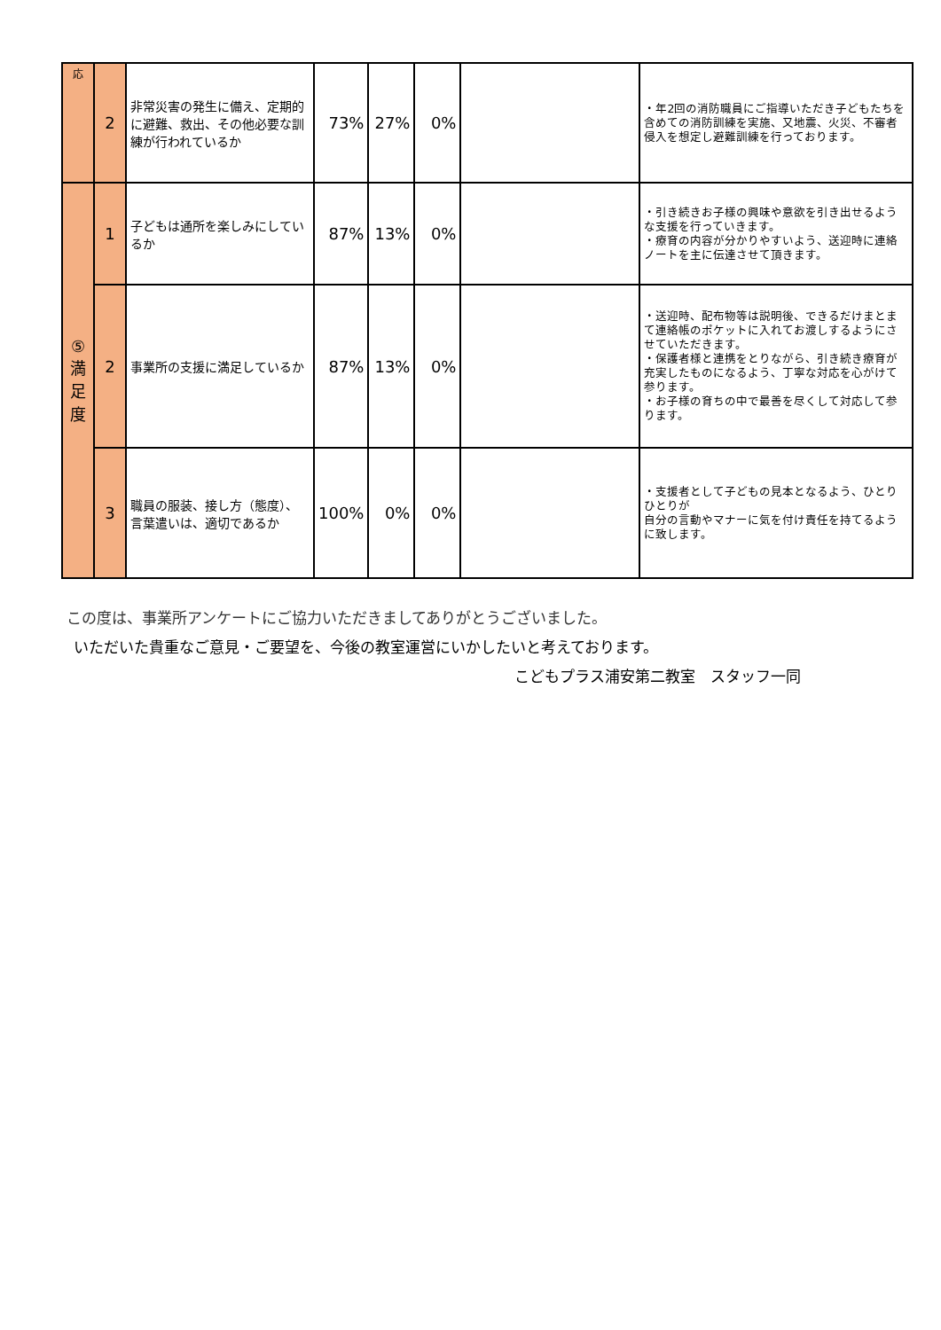| 応 | 2 | 非常災害の発生に備え、定期的に避難、救出、その他必要な訓練が行われているか | 73% | 27% | 0% | | ・年2回の消防職員にご指導いただき子どもたちを含めての消防訓練を実施、又地震、火災、不審者侵入を想定し避難訓練を行っております。 |
| ⑤ 満 足 度 | 1 | 子どもは通所を楽しみにしているか | 87% | 13% | 0% | | ・引き続きお子様の興味や意欲を引き出せるような支援を行っていきます。 ・療育の内容が分かりやすいよう、送迎時に連絡ノートを主に伝達させて頂きます。 |
| | 2 | 事業所の支援に満足しているか | 87% | 13% | 0% | | ・送迎時、配布物等は説明後、できるだけまとまて連絡帳のポケットに入れてお渡しするようにさせていただきます。 ・保護者様と連携をとりながら、引き続き療育が充実したものになるよう、丁寧な対応を心がけて参ります。 ・お子様の育ちの中で最善を尽くして対応して参ります。 |
| | 3 | 職員の服装、接し方（態度）、言葉遣いは、適切であるか | 100% | 0% | 0% | | ・支援者として子どもの見本となるよう、ひとりひとりが 自分の言動やマナーに気を付け責任を持てるように致します。 |
この度は、事業所アンケートにご協力いただきましてありがとうございました。
いただいた貴重なご意見・ご要望を、今後の教室運営にいかしたいと考えております。
こどもプラス浦安第二教室　スタッフ一同